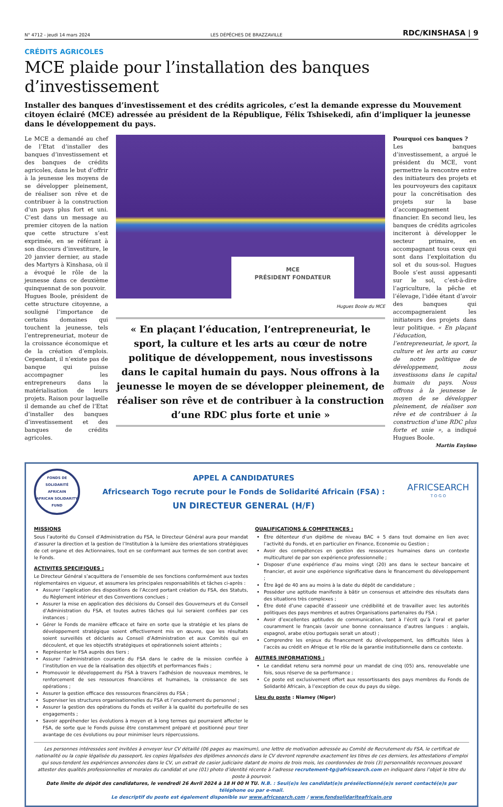N° 4712 - jeudi 14 mars 2024 LES DÉPÊCHES DE BRAZZAVILLE RDC/KINSHASA | 9
CRÉDITS AGRICOLES
MCE plaide pour l’installation des banques d’investissement
Installer des banques d’investissement et des crédits agricoles, c’est la demande expresse du Mouvement citoyen éclairé (MCE) adressée au président de la République, Félix Tshisekedi, afin d’impliquer la jeunesse dans le développement du pays.
Le MCE a demandé au chef de l’Etat d’installer des banques d’investissement et des banques de crédits agricoles, dans le but d’offrir à la jeunesse les moyens de se développer pleinement, de réaliser son rêve et de contribuer à la construction d’un pays plus fort et uni. C’est dans un message au premier citoyen de la nation que cette structure s’est exprimée, en se référant à son discours d’investiture, le 20 janvier dernier, au stade des Martyrs à Kinshasa, où il a évoqué le rôle de la jeunesse dans ce deuxième quinquennat de son pouvoir.
Hugues Boole, président de cette structure citoyenne, a souligné l’importance de certains domaines qui touchent la jeunesse, tels l’entrepreneuriat, moteur de la croissance économique et de la création d’emplois. Cependant, il n’existe pas de banque qui puisse accompagner les entrepreneurs dans la matérialisation de leurs projets. Raison pour laquelle il demande au chef de l’Etat d’installer des banques d’investissement et des banques de crédits agricoles.
MCE
PRÉSIDENT FONDATEUR
Hugues Boole du MCE
« En plaçant l’éducation, l’entrepreneuriat, le sport, la culture et les arts au cœur de notre politique de développement, nous investissons dans le capital humain du pays. Nous offrons à la jeunesse le moyen de se développer pleinement, de réaliser son rêve et de contribuer à la construction d’une RDC plus forte et unie »
Pourquoi ces banques ?
Les banques d’investissement, a argué le président du MCE, vont permettre la rencontre entre des initiateurs des projets et les pourvoyeurs des capitaux pour la concrétisation des projets sur la base d’accompagnement financier. En second lieu, les banques de crédits agricoles inciteront à développer le secteur primaire, en accompagnant tous ceux qui sont dans l’exploitation du sol et du sous-sol. Hugues Boole s’est aussi appesanti sur le sol, c’est-à-dire l’agriculture, la pêche et l’élevage, l’idée étant d’avoir des banques qui accompagneraient les initiateurs des projets dans leur politique. « En plaçant l’éducation, l’entrepreneuriat, le sport, la culture et les arts au cœur de notre politique de développement, nous investissons dans le capital humain du pays. Nous offrons à la jeunesse le moyen de se développer pleinement, de réaliser son rêve et de contribuer à la construction d’une RDC plus forte et unie », a indiqué Hugues Boole.
Martin Enyimo
FONDS DE SOLIDARITÉ AFRICAIN
AFRICAN SOLIDARITY FUND
APPEL A CANDIDATURES
Africsearch Togo recrute pour le Fonds de Solidarité Africain (FSA) :
UN DIRECTEUR GENERAL (H/F)
AFRICSEARCH
T O G O
MISSIONS
Sous l’autorité du Conseil d’Administration du FSA, le Directeur Général aura pour mandat d’assurer la direction et la gestion de l’Institution à la lumière des orientations stratégiques de cet organe et des Actionnaires, tout en se conformant aux termes de son contrat avec le Fonds.
ACTIVITES SPECIFIQUES :
Le Directeur Général s’acquittera de l’ensemble de ses fonctions conformément aux textes réglementaires en vigueur, et assumera les principales responsabilités et tâches ci-après :
Assurer l’application des dispositions de l’Accord portant création du FSA, des Statuts, du Règlement intérieur et des Conventions conclues ;
Assurer la mise en application des décisions du Conseil des Gouverneurs et du Conseil d’Administration du FSA, et toutes autres tâches qui lui seraient confiées par ces instances ;
Gérer le Fonds de manière efficace et faire en sorte que la stratégie et les plans de développement stratégique soient effectivement mis en œuvre, que les résultats soient surveillés et déclarés au Conseil d’Administration et aux Comités qui en découlent, et que les objectifs stratégiques et opérationnels soient atteints ;
Représenter le FSA auprès des tiers ;
Assurer l’administration courante du FSA dans le cadre de la mission confiée à l’institution en vue de la réalisation des objectifs et performances fixés ;
Promouvoir le développement du FSA à travers l’adhésion de nouveaux membres, le renforcement de ses ressources financières et humaines, la croissance de ses opérations ;
Assurer la gestion efficace des ressources financières du FSA ;
Superviser les structures organisationnelles du FSA et l’encadrement du personnel ;
Assurer la gestion des opérations du Fonds et veiller à la qualité du portefeuille de ses engagements ;
Savoir appréhender les évolutions à moyen et à long termes qui pourraient affecter le FSA, de sorte que le Fonds puisse être constamment préparé et positionné pour tirer avantage de ces évolutions ou pour minimiser leurs répercussions.
QUALIFICATIONS & COMPETENCES :
Être détenteur d’un diplôme de niveau BAC + 5 dans tout domaine en lien avec l’activité du Fonds, et en particulier en Finance, Economie ou Gestion ;
Avoir des compétences en gestion des ressources humaines dans un contexte multiculturel de par son expérience professionnelle ;
Disposer d’une expérience d’au moins vingt (20) ans dans le secteur bancaire et financier, et avoir une expérience significative dans le financement du développement ;
Être âgé de 40 ans au moins à la date du dépôt de candidature ;
Posséder une aptitude manifeste à bâtir un consensus et atteindre des résultats dans des situations très complexes ;
Être doté d’une capacité d’asseoir une crédibilité et de travailler avec les autorités politiques des pays membres et autres Organisations partenaires du FSA ;
Avoir d’excellentes aptitudes de communication, tant à l’écrit qu’à l’oral et parler couramment le français (avoir une bonne connaissance d’autres langues : anglais, espagnol, arabe et/ou portugais serait un atout) ;
Comprendre les enjeux du financement du développement, les difficultés liées à l’accès au crédit en Afrique et le rôle de la garantie institutionnelle dans ce contexte.
AUTRES INFORMATIONS :
Le candidat retenu sera nommé pour un mandat de cinq (05) ans, renouvelable une fois, sous réserve de sa performance ;
Ce poste est exclusivement offert aux ressortissants des pays membres du Fonds de Solidarité Africain, à l’exception de ceux du pays du siège.
Lieu du poste : Niamey (Niger)
Les personnes intéressées sont invitées à envoyer leur CV détaillé (06 pages au maximum), une lettre de motivation adressée au Comité de Recrutement du FSA, le certificat de nationalité ou la copie légalisée du passeport, les copies légalisées des diplômes annoncés dans le CV devront reprendre exactement les titres de ces derniers, les attestations d’emploi qui sous-tendent les expériences annoncées dans le CV, un extrait de casier judiciaire datant de moins de trois mois, les coordonnées de trois (3) personnalités reconnues pouvant attester des qualités professionnelles et morales du candidat et une (01) photo d’identité récente à l’adresse recrutement-tg@africsearch.com en indiquant dans l’objet le titre du poste à pourvoir.
Date limite de dépôt des candidatures, le vendredi 26 Avril 2024 à 18 H 00 H TU. N.B. : Seul(e)s les candidat(e)s présélectionné(e)s seront contacté(e)s par téléphone ou par e-mail.
Le descriptif du poste est également disponible sur www.africsearch.com / www.fondsolidariteafricain.org